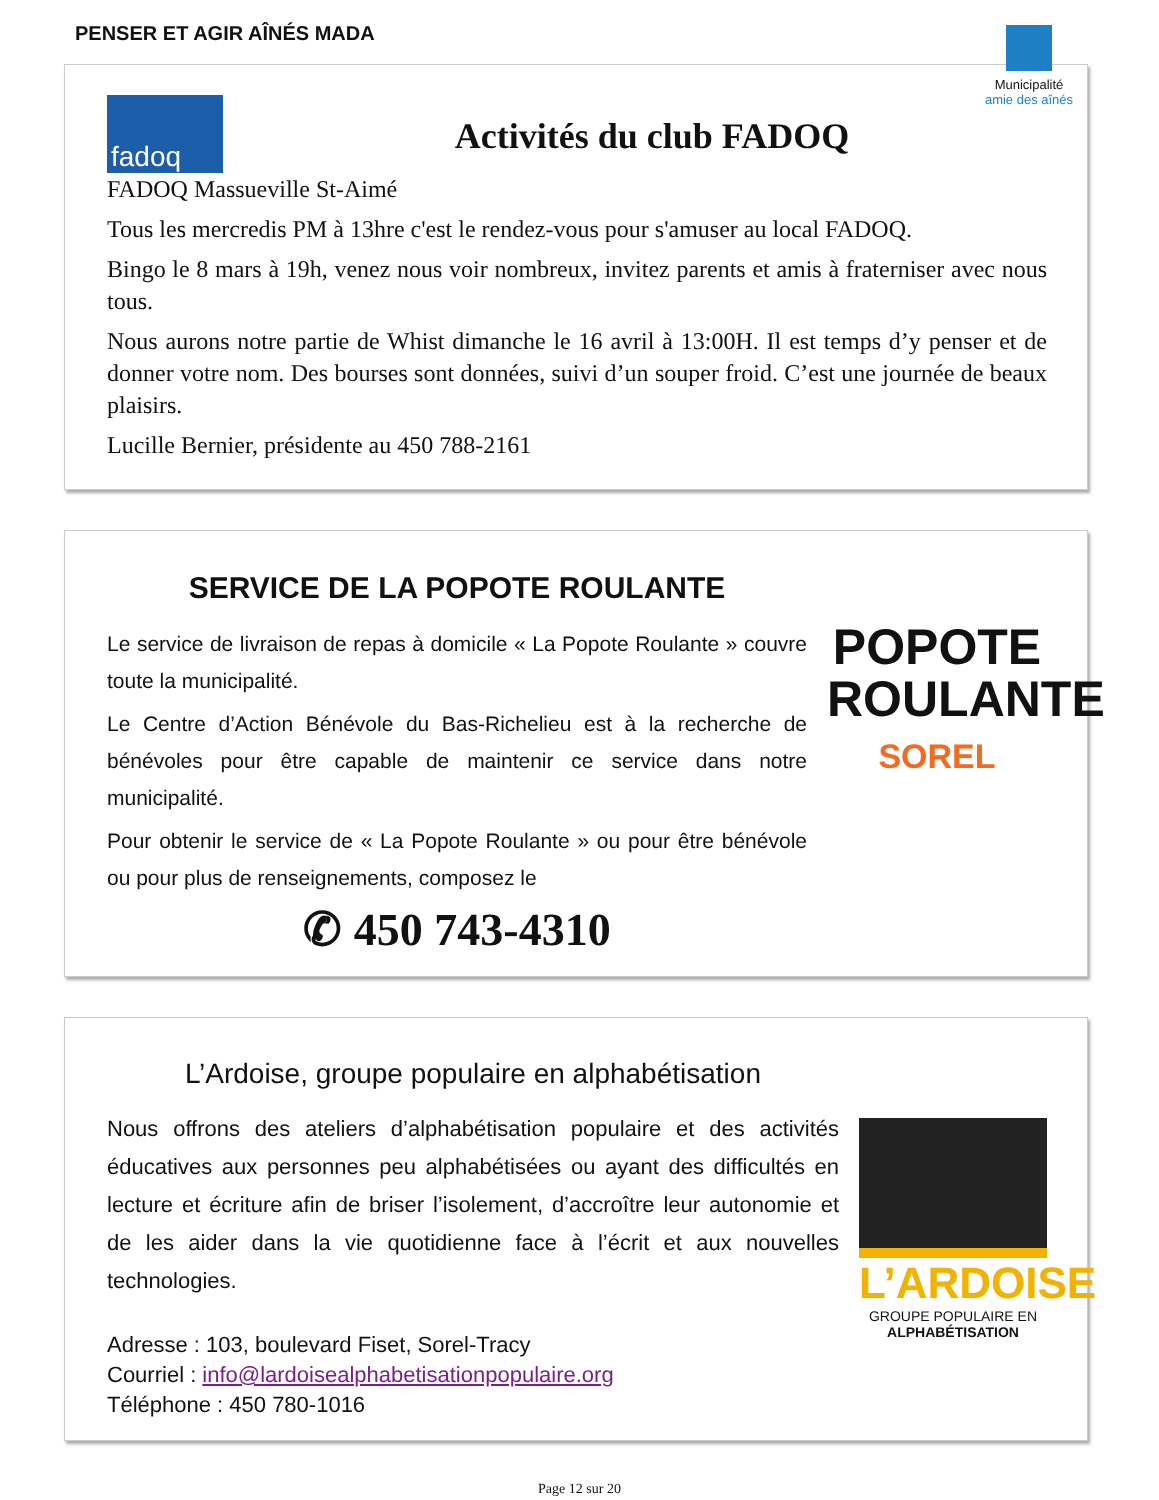PENSER ET AGIR AÎNÉS MADA
Municipalité
amie des aînés
fadoq
Activités du club FADOQ
FADOQ Massueville St-Aimé
Tous les mercredis PM à 13hre c'est le rendez-vous pour s'amuser au local FADOQ.
Bingo le 8 mars à 19h, venez nous voir nombreux, invitez parents et amis à fraterniser avec nous tous.
Nous aurons notre partie de Whist dimanche le 16 avril à 13:00H. Il est temps d’y penser et de donner votre nom. Des bourses sont données, suivi d’un souper froid. C’est une journée de beaux plaisirs.
Lucille Bernier, présidente au 450 788-2161
SERVICE DE LA POPOTE ROULANTE
Le service de livraison de repas à domicile « La Popote Roulante » couvre toute la municipalité.
Le Centre d’Action Bénévole du Bas-Richelieu est à la recherche de bénévoles pour être capable de maintenir ce service dans notre municipalité.
Pour obtenir le service de « La Popote Roulante » ou pour être bénévole ou pour plus de renseignements, composez le
✆ 450 743-4310
POPOTE ROULANTE
SOREL
L’Ardoise, groupe populaire en alphabétisation
Nous offrons des ateliers d’alphabétisation populaire et des activités éducatives aux personnes peu alphabétisées ou ayant des difficultés en lecture et écriture afin de briser l’isolement, d’accroître leur autonomie et de les aider dans la vie quotidienne face à l’écrit et aux nouvelles technologies.
Adresse : 103, boulevard Fiset, Sorel-Tracy
Courriel : info@lardoisealphabetisationpopulaire.org
Téléphone : 450 780-1016
L’ARDOISE
GROUPE POPULAIRE EN
ALPHABÉTISATION
Page 12 sur 20